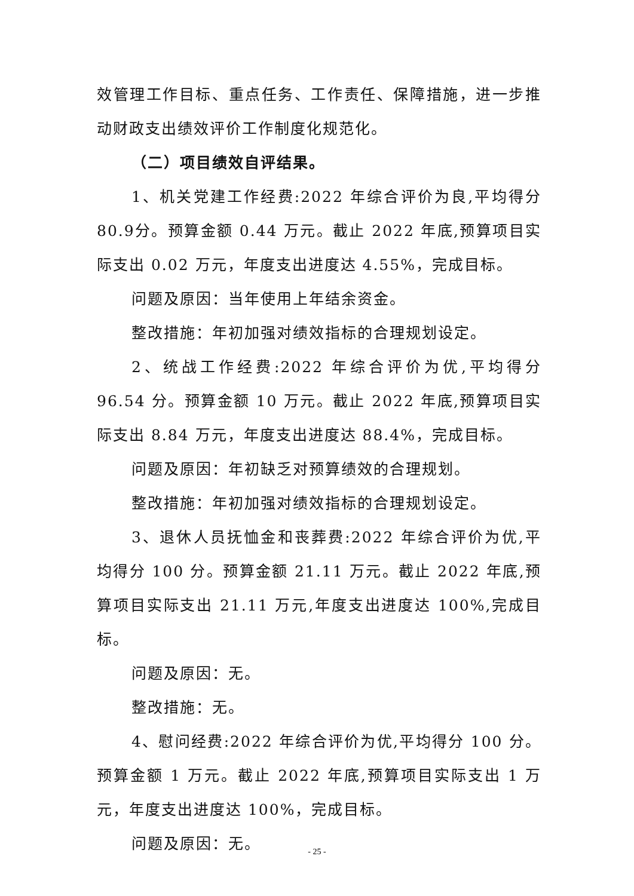效管理工作目标、重点任务、工作责任、保障措施，进一步推动财政支出绩效评价工作制度化规范化。
（二）项目绩效自评结果。
1、机关党建工作经费:2022 年综合评价为良,平均得分80.9分。预算金额 0.44 万元。截止 2022 年底,预算项目实际支出 0.02 万元，年度支出进度达 4.55%，完成目标。
问题及原因：当年使用上年结余资金。
整改措施：年初加强对绩效指标的合理规划设定。
2、统战工作经费:2022 年综合评价为优,平均得分96.54 分。预算金额 10 万元。截止 2022 年底,预算项目实际支出 8.84 万元，年度支出进度达 88.4%，完成目标。
问题及原因：年初缺乏对预算绩效的合理规划。
整改措施：年初加强对绩效指标的合理规划设定。
3、退休人员抚恤金和丧葬费:2022 年综合评价为优,平均得分 100 分。预算金额 21.11 万元。截止 2022 年底,预算项目实际支出 21.11 万元,年度支出进度达 100%,完成目标。
问题及原因：无。
整改措施：无。
4、慰问经费:2022 年综合评价为优,平均得分 100 分。预算金额 1 万元。截止 2022 年底,预算项目实际支出 1 万元，年度支出进度达 100%，完成目标。
问题及原因：无。
- 25 -